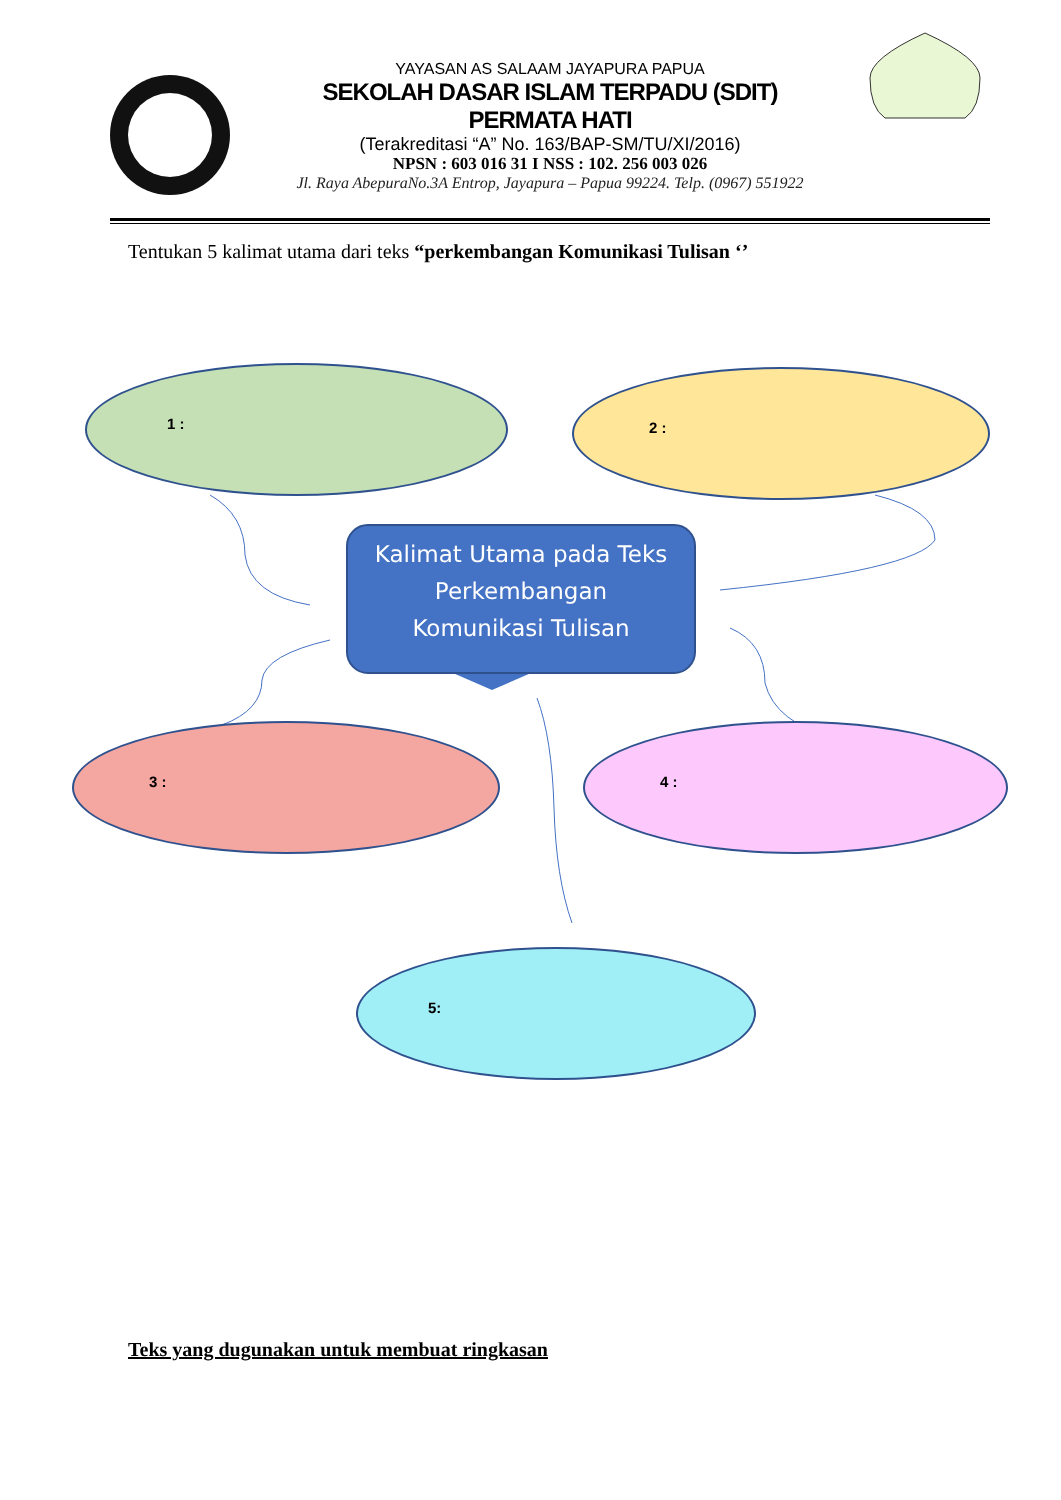YAYASAN AS SALAAM JAYAPURA PAPUA
SEKOLAH DASAR ISLAM TERPADU (SDIT)
PERMATA HATI
(Terakreditasi “A” No. 163/BAP-SM/TU/XI/2016)
NPSN : 603 016 31 I NSS : 102. 256 003 026
Jl. Raya AbepuraNo.3A Entrop, Jayapura – Papua 99224. Telp. (0967) 551922
Tentukan 5 kalimat utama dari teks “perkembangan Komunikasi Tulisan ‘’
1 : 2 :
Kalimat Utama pada Teks
Perkembangan
Komunikasi Tulisan
3 : 4 :
5:
Teks yang dugunakan untuk membuat ringkasan